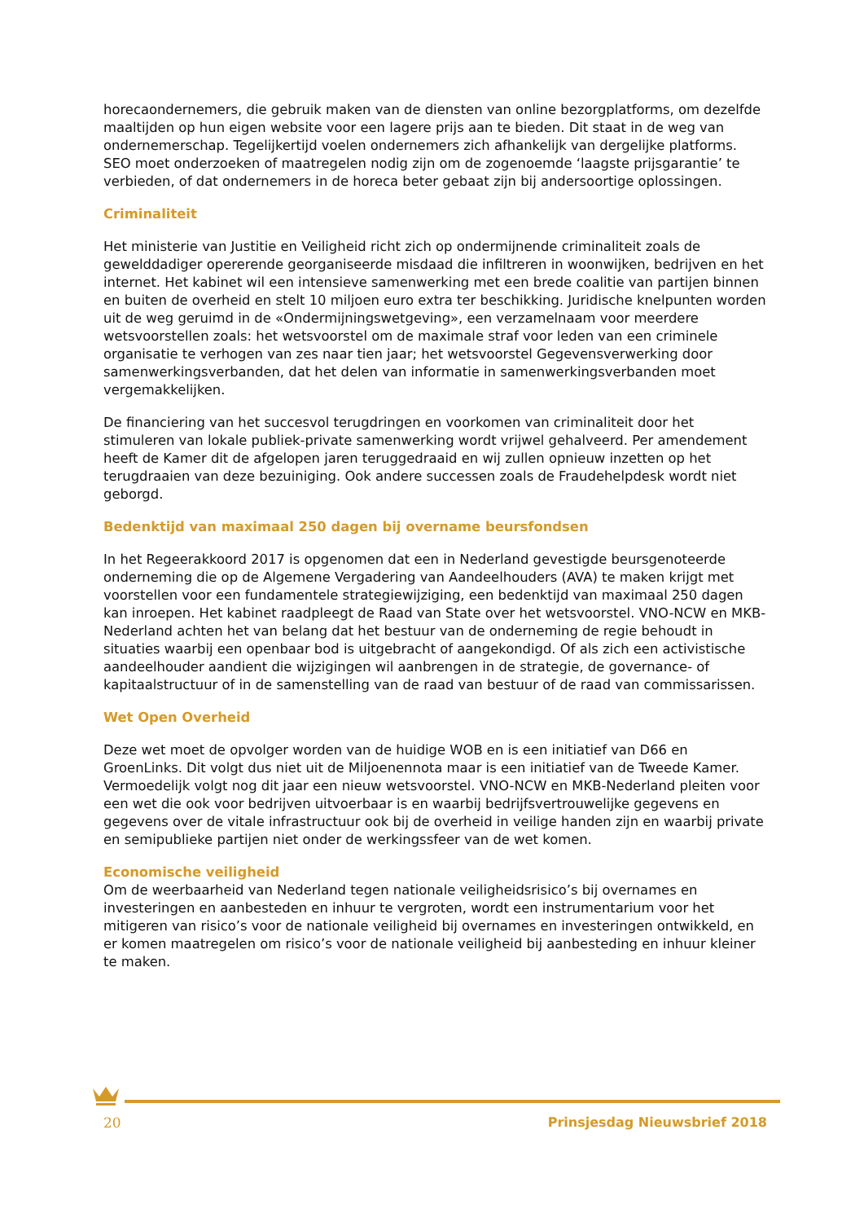horecaondernemers, die gebruik maken van de diensten van online bezorgplatforms, om dezelfde maaltijden op hun eigen website voor een lagere prijs aan te bieden. Dit staat in de weg van ondernemerschap. Tegelijkertijd voelen ondernemers zich afhankelijk van dergelijke platforms. SEO moet onderzoeken of maatregelen nodig zijn om de zogenoemde ‘laagste prijsgarantie’ te verbieden, of dat ondernemers in de horeca beter gebaat zijn bij andersoortige oplossingen.
Criminaliteit
Het ministerie van Justitie en Veiligheid richt zich op ondermijnende criminaliteit zoals de gewelddadiger opererende georganiseerde misdaad die infiltreren in woonwijken, bedrijven en het internet. Het kabinet wil een intensieve samenwerking met een brede coalitie van partijen binnen en buiten de overheid en stelt 10 miljoen euro extra ter beschikking. Juridische knelpunten worden uit de weg geruimd in de «Ondermijningswetgeving», een verzamelnaam voor meerdere wetsvoorstellen zoals: het wetsvoorstel om de maximale straf voor leden van een criminele organisatie te verhogen van zes naar tien jaar; het wetsvoorstel Gegevensverwerking door samenwerkingsverbanden, dat het delen van informatie in samenwerkingsverbanden moet vergemakkelijken.
De financiering van het succesvol terugdringen en voorkomen van criminaliteit door het stimuleren van lokale publiek-private samenwerking wordt vrijwel gehalveerd. Per amendement heeft de Kamer dit de afgelopen jaren teruggedraaid en wij zullen opnieuw inzetten op het terugdraaien van deze bezuiniging. Ook andere successen zoals de Fraudehelpdesk wordt niet geborgd.
Bedenktijd van maximaal 250 dagen bij overname beursfondsen
In het Regeerakkoord 2017 is opgenomen dat een in Nederland gevestigde beursgenoteerde onderneming die op de Algemene Vergadering van Aandeelhouders (AVA) te maken krijgt met voorstellen voor een fundamentele strategiewijziging, een bedenktijd van maximaal 250 dagen kan inroepen. Het kabinet raadpleegt de Raad van State over het wetsvoorstel. VNO-NCW en MKB-Nederland achten het van belang dat het bestuur van de onderneming de regie behoudt in situaties waarbij een openbaar bod is uitgebracht of aangekondigd. Of als zich een activistische aandeelhouder aandient die wijzigingen wil aanbrengen in de strategie, de governance- of kapitaalstructuur of in de samenstelling van de raad van bestuur of de raad van commissarissen.
Wet Open Overheid
Deze wet moet de opvolger worden van de huidige WOB en is een initiatief van D66 en GroenLinks. Dit volgt dus niet uit de Miljoenennota maar is een initiatief van de Tweede Kamer. Vermoedelijk volgt nog dit jaar een nieuw wetsvoorstel. VNO-NCW en MKB-Nederland pleiten voor een wet die ook voor bedrijven uitvoerbaar is en waarbij bedrijfsvertrouwelijke gegevens en gegevens over de vitale infrastructuur ook bij de overheid in veilige handen zijn en waarbij private en semipublieke partijen niet onder de werkingssfeer van de wet komen.
Economische veiligheid
Om de weerbaarheid van Nederland tegen nationale veiligheidsrisico’s bij overnames en investeringen en aanbesteden en inhuur te vergroten, wordt een instrumentarium voor het mitigeren van risico’s voor de nationale veiligheid bij overnames en investeringen ontwikkeld, en er komen maatregelen om risico’s voor de nationale veiligheid bij aanbesteding en inhuur kleiner te maken.
20 Prinsjesdag Nieuwsbrief 2018